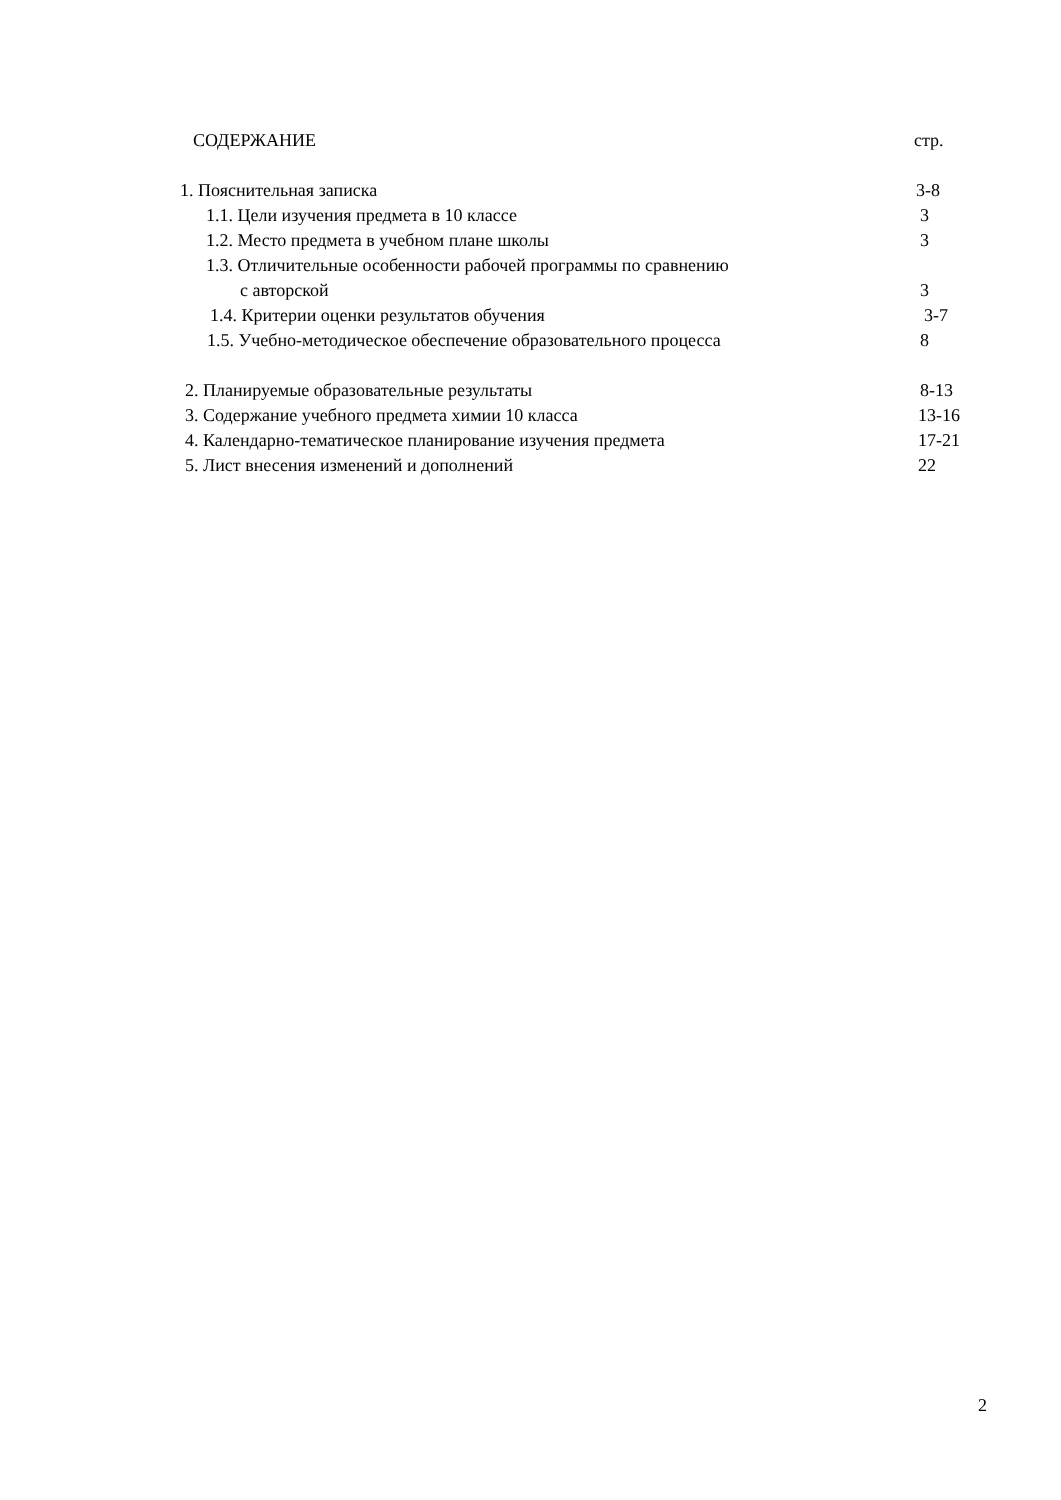СОДЕРЖАНИЕ стр.
1. Пояснительная записка 3-8
1.1. Цели изучения предмета в 10 классе 3
1.2. Место предмета в учебном плане школы 3
1.3. Отличительные особенности рабочей программы по сравнению
с авторской 3
1.4. Критерии оценки результатов обучения 3-7
1.5. Учебно-методическое обеспечение образовательного процесса 8
2. Планируемые образовательные результаты 8-13
3. Содержание учебного предмета химии 10 класса 13-16
4. Календарно-тематическое планирование изучения предмета 17-21
5. Лист внесения изменений и дополнений 22
2